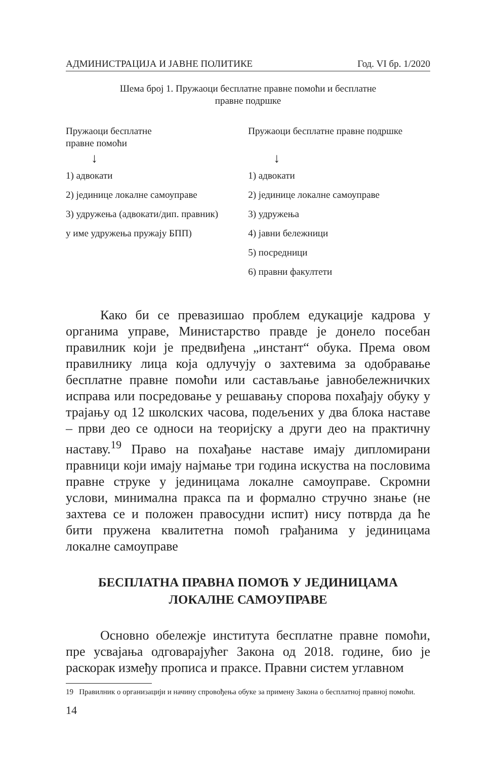АДМИНИСТРАЦИЈА И ЈАВНЕ ПОЛИТИКЕ Год. VI бр. 1/2020
Шема број 1. Пружаоци бесплатне правне помоћи и бесплатне
правне подршке
Пружаоци бесплатне
правне помоћи
↓
1) адвокати
2) јединице локалне самоуправе
3) удружења (адвокати/дип. правник)
у име удружења пружају БПП)
Пружаоци бесплатне правне подршке
↓
1) адвокати
2) јединице локалне самоуправе
3) удружења
4) јавни бележници
5) посредници
6) правни факултети
Како би се превазишао проблем едукације кадрова у органима управе, Министарство правде је донело посебан правилник који је предвиђена „инстант“ обука. Према овом правилнику лица која одлучују о захтевима за одобравање бесплатне правне помоћи или састављање јавнобележничких исправа или посредовање у решавању спорова похађају обуку у трајању од 12 школских часова, подељених у два блока наставе – први део се односи на теоријску а други део на практичну наставу.<sup>19</sup> Право на похађање наставе имају дипломирани правници који имају најмање три година искуства на пословима правне струке у јединицама локалне самоуправе. Скромни услови, минимална пракса па и формално стручно знање (не захтева се и положен правосудни испит) нису потврда да ће бити пружена квалитетна помоћ грађанима у јединицама локалне самоуправе
БЕСПЛАТНА ПРАВНА ПОМОЋ У ЈЕДИНИЦАМА
ЛОКАЛНЕ САМОУПРАВЕ
Основно обележје института бесплатне правне помоћи, пре усвајања одговарајућег Закона од 2018. године, био је раскорак између прописа и праксе. Правни систем углавном
19 Правилник о организацији и начину спровођења обуке за примену Закона о бесплатној правној помоћи.
14